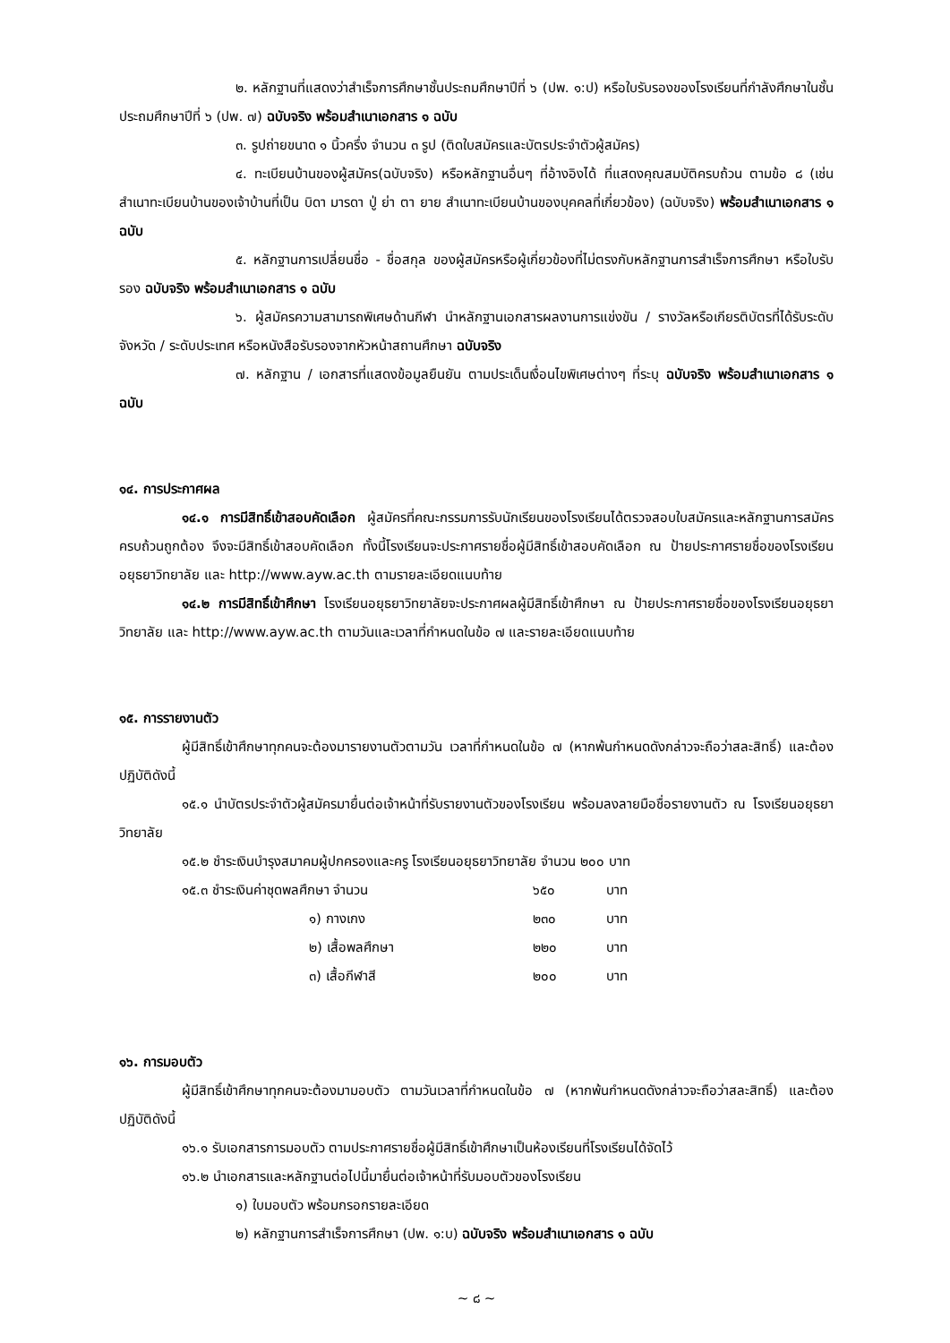๒. หลักฐานที่แสดงว่าสำเร็จการศึกษาชั้นประถมศึกษาปีที่ ๖ (ปพ. ๑:ป) หรือใบรับรองของโรงเรียนที่กำลังศึกษาในชั้นประถมศึกษาปีที่ ๖ (ปพ. ๗) ฉบับจริง พร้อมสำเนาเอกสาร ๑ ฉบับ
๓. รูปถ่ายขนาด ๑ นิ้วครึ่ง จำนวน ๓ รูป (ติดใบสมัครและบัตรประจำตัวผู้สมัคร)
๔. ทะเบียนบ้านของผู้สมัคร(ฉบับจริง) หรือหลักฐานอื่นๆ ที่อ้างอิงได้ ที่แสดงคุณสมบัติครบถ้วน ตามข้อ ๘ (เช่น สำเนาทะเบียนบ้านของเจ้าบ้านที่เป็น บิดา มารดา ปู่ ย่า ตา ยาย สำเนาทะเบียนบ้านของบุคคลที่เกี่ยวข้อง) (ฉบับจริง) พร้อมสำเนาเอกสาร ๑ ฉบับ
๕. หลักฐานการเปลี่ยนชื่อ - ชื่อสกุล ของผู้สมัครหรือผู้เกี่ยวข้องที่ไม่ตรงกับหลักฐานการสำเร็จการศึกษา หรือใบรับรอง ฉบับจริง พร้อมสำเนาเอกสาร ๑ ฉบับ
๖. ผู้สมัครความสามารถพิเศษด้านกีฬา นำหลักฐานเอกสารผลงานการแข่งขัน / รางวัลหรือเกียรติบัตรที่ได้รับระดับจังหวัด / ระดับประเทศ หรือหนังสือรับรองจากหัวหน้าสถานศึกษา ฉบับจริง
๗. หลักฐาน / เอกสารที่แสดงข้อมูลยืนยัน ตามประเด็นเงื่อนไขพิเศษต่างๆ ที่ระบุ ฉบับจริง พร้อมสำเนาเอกสาร ๑ ฉบับ
๑๔. การประกาศผล
๑๔.๑ การมีสิทธิ์เข้าสอบคัดเลือก ผู้สมัครที่คณะกรรมการรับนักเรียนของโรงเรียนได้ตรวจสอบใบสมัครและหลักฐานการสมัคร ครบถ้วนถูกต้อง จึงจะมีสิทธิ์เข้าสอบคัดเลือก ทั้งนี้โรงเรียนจะประกาศรายชื่อผู้มีสิทธิ์เข้าสอบคัดเลือก ณ ป้ายประกาศรายชื่อของโรงเรียนอยุธยาวิทยาลัย และ http://www.ayw.ac.th ตามรายละเอียดแนบท้าย
๑๔.๒ การมีสิทธิ์เข้าศึกษา โรงเรียนอยุธยาวิทยาลัยจะประกาศผลผู้มีสิทธิ์เข้าศึกษา ณ ป้ายประกาศรายชื่อของโรงเรียนอยุธยาวิทยาลัย และ http://www.ayw.ac.th ตามวันและเวลาที่กำหนดในข้อ ๗ และรายละเอียดแนบท้าย
๑๕. การรายงานตัว
ผู้มีสิทธิ์เข้าศึกษาทุกคนจะต้องมารายงานตัวตามวัน เวลาที่กำหนดในข้อ ๗ (หากพ้นกำหนดดังกล่าวจะถือว่าสละสิทธิ์) และต้องปฏิบัติดังนี้
๑๕.๑ นำบัตรประจำตัวผู้สมัครมายื่นต่อเจ้าหน้าที่รับรายงานตัวของโรงเรียน พร้อมลงลายมือชื่อรายงานตัว ณ โรงเรียนอยุธยาวิทยาลัย
๑๕.๒ ชำระเงินบำรุงสมาคมผู้ปกครองและครู โรงเรียนอยุธยาวิทยาลัย จำนวน ๒๐๐ บาท
| ๑๕.๓ ชำระเงินค่าชุดพลศึกษา จำนวน | | ๖๕๐ | บาท |
| | ๑) กางเกง | ๒๓๐ | บาท |
| | ๒) เสื้อพลศึกษา | ๒๒๐ | บาท |
| | ๓) เสื้อกีฬาสี | ๒๐๐ | บาท |
๑๖. การมอบตัว
ผู้มีสิทธิ์เข้าศึกษาทุกคนจะต้องมามอบตัว ตามวันเวลาที่กำหนดในข้อ ๗ (หากพ้นกำหนดดังกล่าวจะถือว่าสละสิทธิ์) และต้องปฏิบัติดังนี้
๑๖.๑ รับเอกสารการมอบตัว ตามประกาศรายชื่อผู้มีสิทธิ์เข้าศึกษาเป็นห้องเรียนที่โรงเรียนได้จัดไว้
๑๖.๒ นำเอกสารและหลักฐานต่อไปนี้มายื่นต่อเจ้าหน้าที่รับมอบตัวของโรงเรียน
๑) ใบมอบตัว พร้อมกรอกรายละเอียด
๒) หลักฐานการสำเร็จการศึกษา (ปพ. ๑:บ) ฉบับจริง พร้อมสำเนาเอกสาร ๑ ฉบับ
~ ๘ ~